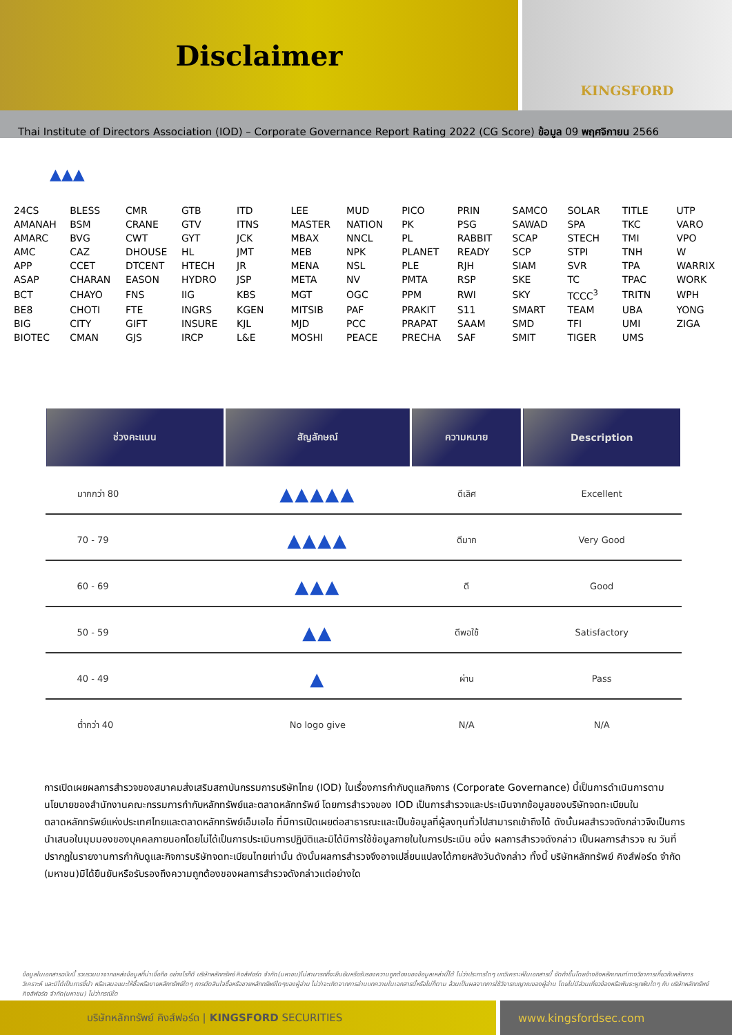Disclaimer
KINGSFORD
Thai Institute of Directors Association (IOD) – Corporate Governance Report Rating 2022 (CG Score) ข้อมูล 09 พฤศจิกายน 2566
▲▲▲
| 24CS | BLESS | CMR | GTB | ITD | LEE | MUD | PICO | PRIN | SAMCO | SOLAR | TITLE | UTP |
| AMANAH | BSM | CRANE | GTV | ITNS | MASTER | NATION | PK | PSG | SAWAD | SPA | TKC | VARO |
| AMARC | BVG | CWT | GYT | JCK | MBAX | NNCL | PL | RABBIT | SCAP | STECH | TMI | VPO |
| AMC | CAZ | DHOUSE | HL | JMT | MEB | NPK | PLANET | READY | SCP | STPI | TNH | W |
| APP | CCET | DTCENT | HTECH | JR | MENA | NSL | PLE | RJH | SIAM | SVR | TPA | WARRIX |
| ASAP | CHARAN | EASON | HYDRO | JSP | META | NV | PMTA | RSP | SKE | TC | TPAC | WORK |
| BCT | CHAYO | FNS | IIG | KBS | MGT | OGC | PPM | RWI | SKY | TCCC<sup>3</sup> | TRITN | WPH |
| BE8 | CHOTI | FTE | INGRS | KGEN | MITSIB | PAF | PRAKIT | S11 | SMART | TEAM | UBA | YONG |
| BIG | CITY | GIFT | INSURE | KJL | MJD | PCC | PRAPAT | SAAM | SMD | TFI | UMI | ZIGA |
| BIOTEC | CMAN | GJS | IRCP | L&E | MOSHI | PEACE | PRECHA | SAF | SMIT | TIGER | UMS | |
| ช่วงคะแนน | สัญลักษณ์ | ความหมาย | Description |
| --- | --- | --- | --- |
| มากกว่า 80 | ▲▲▲▲▲ | ดีเลิศ | Excellent |
| 70 - 79 | ▲▲▲▲ | ดีมาก | Very Good |
| 60 - 69 | ▲▲▲ | ดี | Good |
| 50 - 59 | ▲▲ | ดีพอใช้ | Satisfactory |
| 40 - 49 | ▲ | ผ่าน | Pass |
| ต่ำกว่า 40 | No logo give | N/A | N/A |
การเปิดเผยผลการสำรวจของสมาคมส่งเสริมสถาบันกรรมการบริษัทไทย (IOD) ในเรื่องการกำกับดูแลกิจการ (Corporate Governance) นี้เป็นการดำเนินการตามนโยบายของสำนักงานคณะกรรมการกำกับหลักทรัพย์และตลาดหลักทรัพย์ โดยการสำรวจของ IOD เป็นการสำรวจและประเมินจากข้อมูลของบริษัทจดทะเบียนในตลาดหลักทรัพย์แห่งประเทศไทยและตลาดหลักทรัพย์เอ็มเอไอ ที่มีการเปิดเผยต่อสาธารณะและเป็นข้อมูลที่ผู้ลงทุนทั่วไปสามารถเข้าถึงได้ ดังนั้นผลสำรวจดังกล่าวจึงเป็นการนำเสนอในมุมมองของบุคคลภายนอกโดยไม่ได้เป็นการประเมินการปฏิบัติและมิได้มีการใช้ข้อมูลภายในในการประเมิน อนึ่ง ผลการสำรวจดังกล่าว เป็นผลการสำรวจ ณ วันที่ปรากฏในรายงานการกำกับดูและกิจการบริษัทจดทะเบียนไทยเท่านั้น ดังนั้นผลการสำรวจจึงอาจเปลี่ยนแปลงได้ภายหลังวันดังกล่าว ทั้งนี้ บริษัทหลักทรัพย์ คิงส์ฟอร์ด จำกัด (มหาชน)มิได้ยืนยันหรือรับรองถึงความถูกต้องของผลการสำรวจดังกล่าวแต่อย่างใด
ข้อมูลในเอกสารฉบับนี้ รวบรวมมาจากแหล่งข้อมูลที่น่าเชื่อถือ อย่างไรก็ดี บริษัทหลักทรัพย์ คิงส์ฟอร์ด จำกัด(มหาชน)ไม่สามารถที่จะยืนยันหรือรับรองความถูกต้องของข้อมูลเหล่านี้ได้ ไม่ว่าประการใดๆ บทวิเคราะห์ในเอกสารนี้ จัดทำขึ้นโดยอ้างอิงหลักเกณฑ์ทางวิชาการเกี่ยวกับหลักการวิเคราะห์ และมิได้เป็นการชี้นำ หรือเสนอแนะให้ซื้อหรือขายหลักทรัพย์ใดๆ การตัดสินใจซื้อหรือขายหลักทรัพย์ใดๆของผู้อ่าน ไม่ว่าจะเกิดจากการอ่านบทความในเอกสารนี้หรือไม่ก็ตาม ล้วนเป็นผลจากการใช้วิจารณญาณของผู้อ่าน โดยไม่มีส่วนเกี่ยวข้องหรือพันธะผูกพันใดๆ กับ บริษัทหลักทรัพย์ คิงส์ฟอร์ด จำกัด(มหาชน) ไม่ว่ากรณีใด
บริษัทหลักทรัพย์ คิงส์ฟอร์ด | KINGSFORD SECURITIES
www.kingsfordsec.com